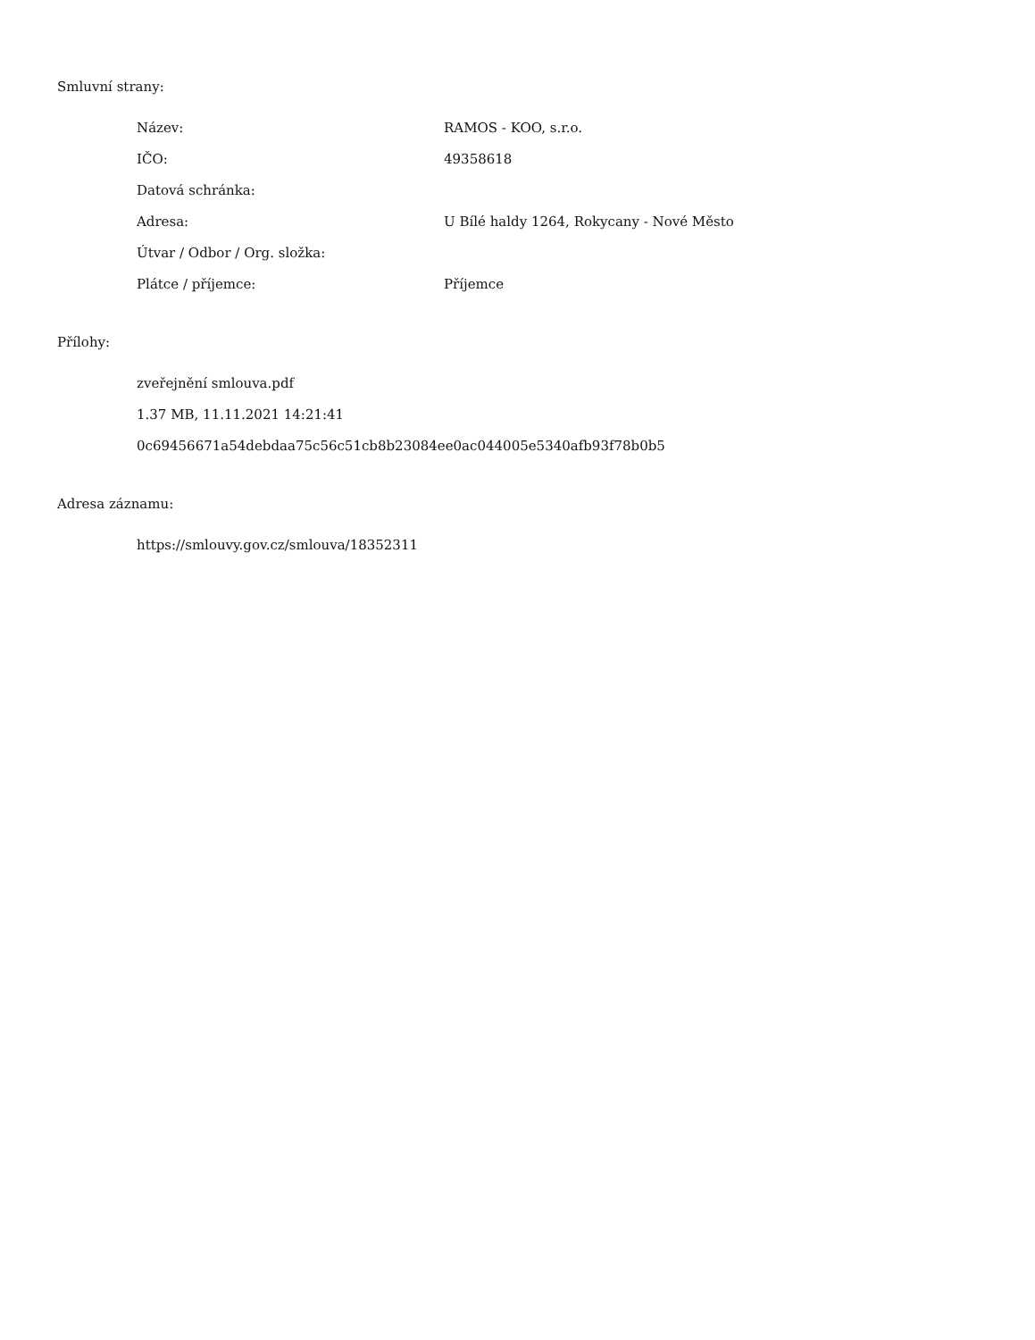Smluvní strany:
| Název: | RAMOS - KOO, s.r.o. |
| IČO: | 49358618 |
| Datová schránka: | |
| Adresa: | U Bílé haldy 1264, Rokycany - Nové Město |
| Útvar / Odbor / Org. složka: | |
| Plátce / příjemce: | Příjemce |
Přílohy:
zveřejnění smlouva.pdf
1.37 MB, 11.11.2021 14:21:41
0c69456671a54debdaa75c56c51cb8b23084ee0ac044005e5340afb93f78b0b5
Adresa záznamu:
https://smlouvy.gov.cz/smlouva/18352311